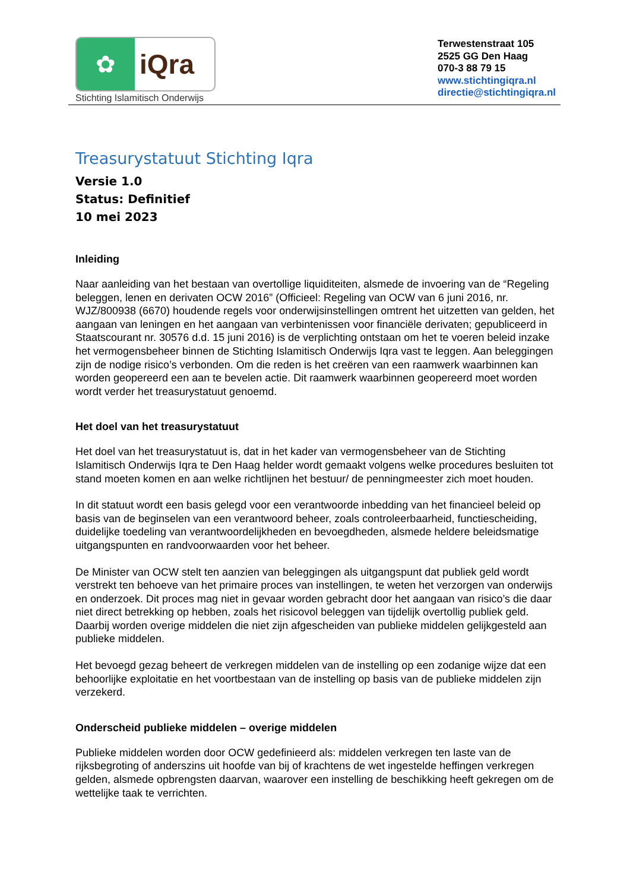✿
iQra
Stichting Islamitisch Onderwijs
Terwestenstraat 105
2525 GG Den Haag
070-3 88 79 15
www.stichtingiqra.nl
directie@stichtingiqra.nl
Treasurystatuut Stichting Iqra
Versie 1.0
Status: Definitief
10 mei 2023
Inleiding
Naar aanleiding van het bestaan van overtollige liquiditeiten, alsmede de invoering van de “Regeling beleggen, lenen en derivaten OCW 2016” (Officieel: Regeling van OCW van 6 juni 2016, nr. WJZ/800938 (6670) houdende regels voor onderwijsinstellingen omtrent het uitzetten van gelden, het aangaan van leningen en het aangaan van verbintenissen voor financiële derivaten; gepubliceerd in Staatscourant nr. 30576 d.d. 15 juni 2016) is de verplichting ontstaan om het te voeren beleid inzake het vermogensbeheer binnen de Stichting Islamitisch Onderwijs Iqra vast te leggen. Aan beleggingen zijn de nodige risico’s verbonden. Om die reden is het creëren van een raamwerk waarbinnen kan worden geopereerd een aan te bevelen actie. Dit raamwerk waarbinnen geopereerd moet worden wordt verder het treasurystatuut genoemd.
Het doel van het treasurystatuut
Het doel van het treasurystatuut is, dat in het kader van vermogensbeheer van de Stichting Islamitisch Onderwijs Iqra te Den Haag helder wordt gemaakt volgens welke procedures besluiten tot stand moeten komen en aan welke richtlijnen het bestuur/ de penningmeester zich moet houden.
In dit statuut wordt een basis gelegd voor een verantwoorde inbedding van het financieel beleid op basis van de beginselen van een verantwoord beheer, zoals controleerbaarheid, functiescheiding, duidelijke toedeling van verantwoordelijkheden en bevoegdheden, alsmede heldere beleidsmatige uitgangspunten en randvoorwaarden voor het beheer.
De Minister van OCW stelt ten aanzien van beleggingen als uitgangspunt dat publiek geld wordt verstrekt ten behoeve van het primaire proces van instellingen, te weten het verzorgen van onderwijs en onderzoek. Dit proces mag niet in gevaar worden gebracht door het aangaan van risico’s die daar niet direct betrekking op hebben, zoals het risicovol beleggen van tijdelijk overtollig publiek geld. Daarbij worden overige middelen die niet zijn afgescheiden van publieke middelen gelijkgesteld aan publieke middelen.
Het bevoegd gezag beheert de verkregen middelen van de instelling op een zodanige wijze dat een behoorlijke exploitatie en het voortbestaan van de instelling op basis van de publieke middelen zijn verzekerd.
Onderscheid publieke middelen – overige middelen
Publieke middelen worden door OCW gedefinieerd als: middelen verkregen ten laste van de rijksbegroting of anderszins uit hoofde van bij of krachtens de wet ingestelde heffingen verkregen gelden, alsmede opbrengsten daarvan, waarover een instelling de beschikking heeft gekregen om de wettelijke taak te verrichten.